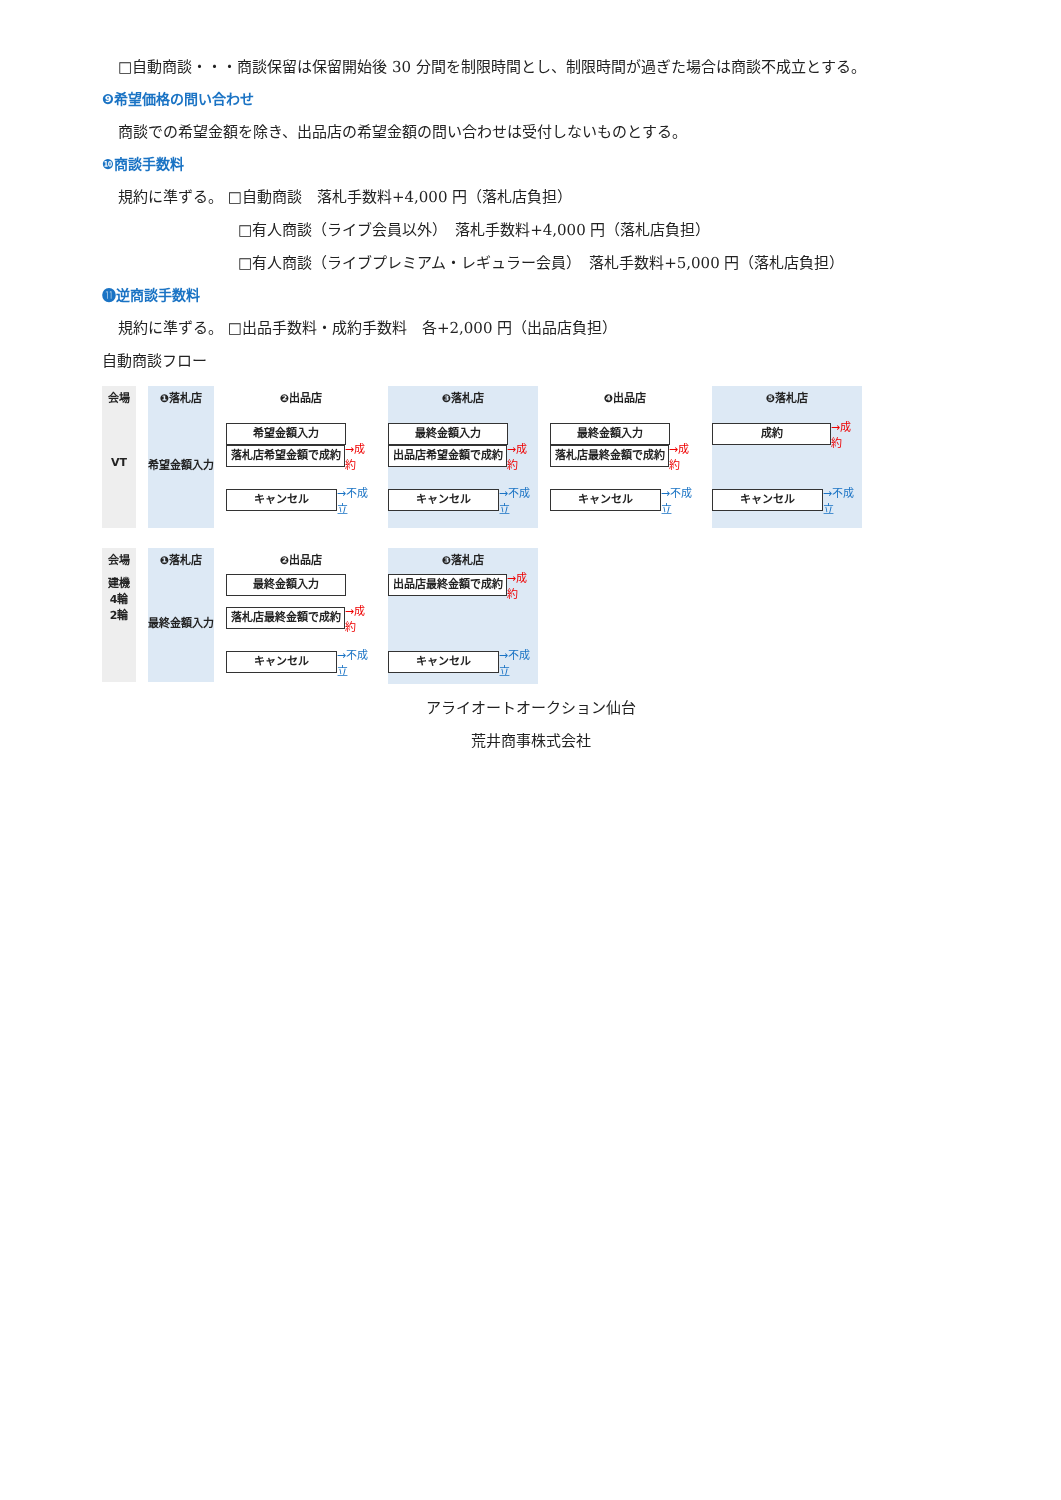□自動商談・・・商談保留は保留開始後 30 分間を制限時間とし、制限時間が過ぎた場合は商談不成立とする。
❾希望価格の問い合わせ
商談での希望金額を除き、出品店の希望金額の問い合わせは受付しないものとする。
❿商談手数料
規約に準ずる。 □自動商談　落札手数料+4,000 円（落札店負担）
□有人商談（ライブ会員以外）　落札手数料+4,000 円（落札店負担）
□有人商談（ライブプレミアム・レギュラー会員）　落札手数料+5,000 円（落札店負担）
⓫逆商談手数料
規約に準ずる。 □出品手数料・成約手数料　各+2,000 円（出品店負担）
自動商談フロー
会場
VT
❶落札店
希望金額入力
❷出品店
希望金額入力
落札店希望金額で成約
→成約
キャンセル
→不成立
❸落札店
最終金額入力
出品店希望金額で成約
→成約
キャンセル
→不成立
❹出品店
最終金額入力
落札店最終金額で成約
→成約
キャンセル
→不成立
❺落札店
成約
→成約
キャンセル
→不成立
会場
建機
4輪
2輪
❶落札店
最終金額入力
❷出品店
最終金額入力
落札店最終金額で成約
→成約
キャンセル
→不成立
❸落札店
出品店最終金額で成約
→成約
キャンセル
→不成立
アライオートオークション仙台
荒井商事株式会社